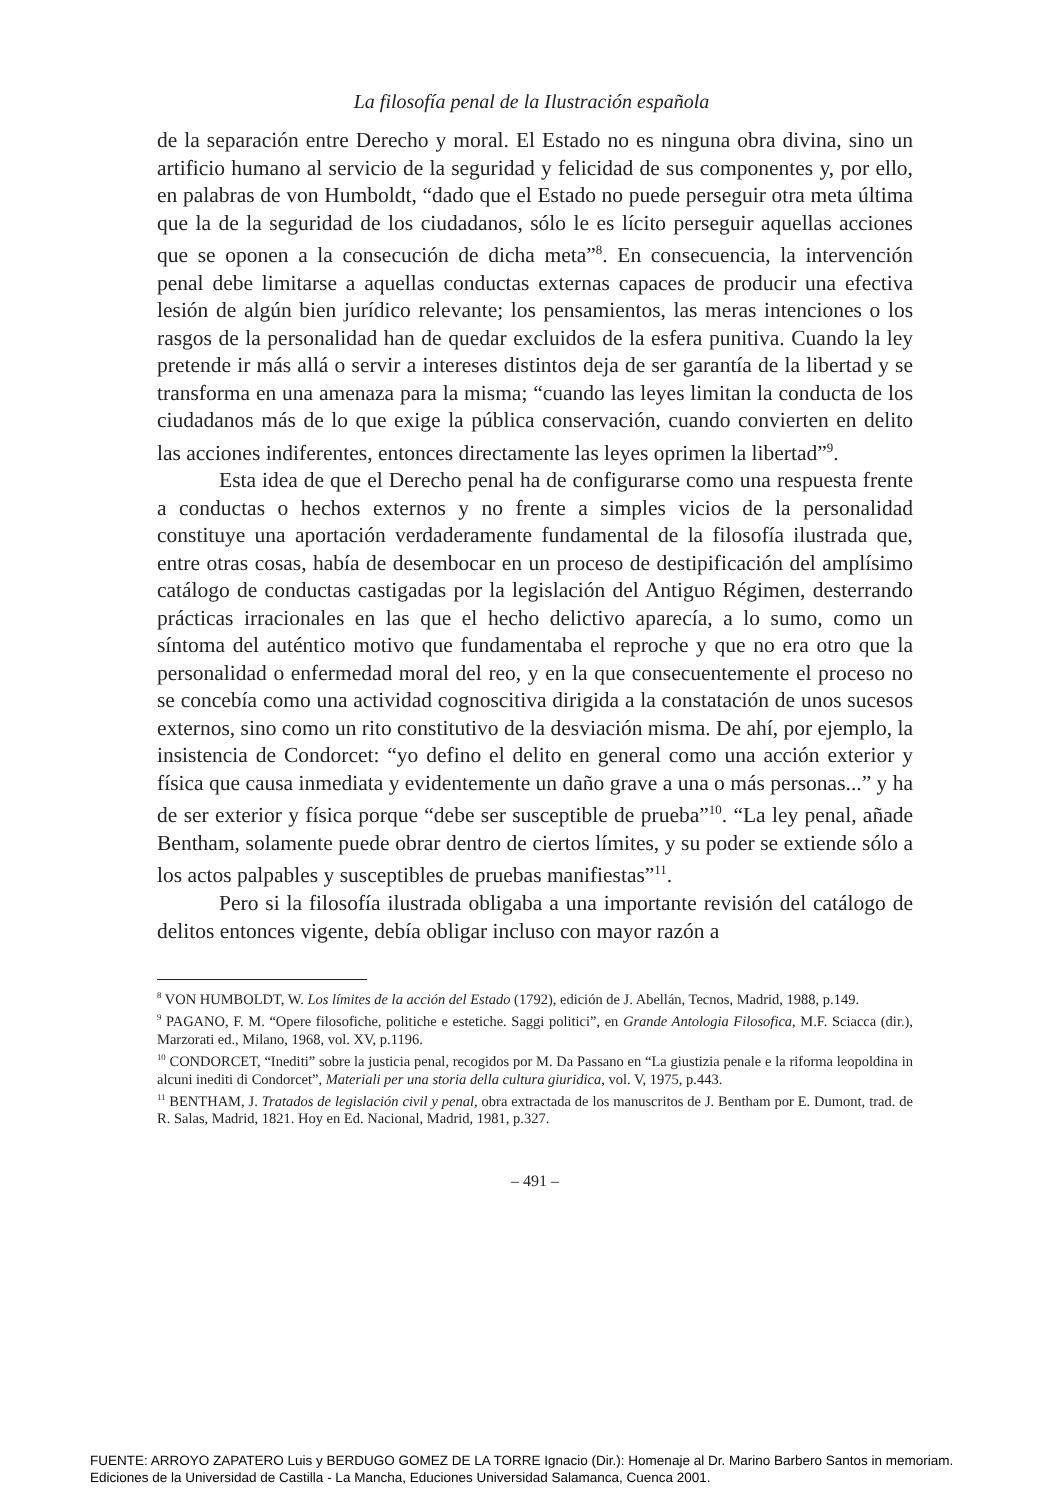La filosofía penal de la Ilustración española
de la separación entre Derecho y moral. El Estado no es ninguna obra divina, sino un artificio humano al servicio de la seguridad y felicidad de sus componentes y, por ello, en palabras de von Humboldt, “dado que el Estado no puede perseguir otra meta última que la de la seguridad de los ciudadanos, sólo le es lícito perseguir aquellas acciones que se oponen a la consecución de dicha meta”<sup>8</sup>. En consecuencia, la intervención penal debe limitarse a aquellas conductas externas capaces de producir una efectiva lesión de algún bien jurídico relevante; los pensamientos, las meras intenciones o los rasgos de la personalidad han de quedar excluidos de la esfera punitiva. Cuando la ley pretende ir más allá o servir a intereses distintos deja de ser garantía de la libertad y se transforma en una amenaza para la misma; “cuando las leyes limitan la conducta de los ciudadanos más de lo que exige la pública conservación, cuando convierten en delito las acciones indiferentes, entonces directamente las leyes oprimen la libertad”<sup>9</sup>.
Esta idea de que el Derecho penal ha de configurarse como una respuesta frente a conductas o hechos externos y no frente a simples vicios de la personalidad constituye una aportación verdaderamente fundamental de la filosofía ilustrada que, entre otras cosas, había de desembocar en un proceso de destipificación del amplísimo catálogo de conductas castigadas por la legislación del Antiguo Régimen, desterrando prácticas irracionales en las que el hecho delictivo aparecía, a lo sumo, como un síntoma del auténtico motivo que fundamentaba el reproche y que no era otro que la personalidad o enfermedad moral del reo, y en la que consecuentemente el proceso no se concebía como una actividad cognoscitiva dirigida a la constatación de unos sucesos externos, sino como un rito constitutivo de la desviación misma. De ahí, por ejemplo, la insistencia de Condorcet: “yo defino el delito en general como una acción exterior y física que causa inmediata y evidentemente un daño grave a una o más personas...” y ha de ser exterior y física porque “debe ser susceptible de prueba”<sup>10</sup>. “La ley penal, añade Bentham, solamente puede obrar dentro de ciertos límites, y su poder se extiende sólo a los actos palpables y susceptibles de pruebas manifiestas”<sup>11</sup>.
Pero si la filosofía ilustrada obligaba a una importante revisión del catálogo de delitos entonces vigente, debía obligar incluso con mayor razón a
<sup>8</sup> VON HUMBOLDT, W. Los límites de la acción del Estado (1792), edición de J. Abellán, Tecnos, Madrid, 1988, p.149.
<sup>9</sup> PAGANO, F. M. “Opere filosofiche, politiche e estetiche. Saggi politici”, en Grande Antologia Filosofica, M.F. Sciacca (dir.), Marzorati ed., Milano, 1968, vol. XV, p.1196.
<sup>10</sup> CONDORCET, “Inediti” sobre la justicia penal, recogidos por M. Da Passano en “La giustizia penale e la riforma leopoldina in alcuni inediti di Condorcet”, Materiali per una storia della cultura giuridica, vol. V, 1975, p.443.
<sup>11</sup> BENTHAM, J. Tratados de legislación civil y penal, obra extractada de los manuscritos de J. Bentham por E. Dumont, trad. de R. Salas, Madrid, 1821. Hoy en Ed. Nacional, Madrid, 1981, p.327.
– 491 –
FUENTE: ARROYO ZAPATERO Luis y BERDUGO GOMEZ DE LA TORRE Ignacio (Dir.): Homenaje al Dr. Marino Barbero Santos in memoriam.
Ediciones de la Universidad de Castilla - La Mancha, Educiones Universidad Salamanca, Cuenca 2001.